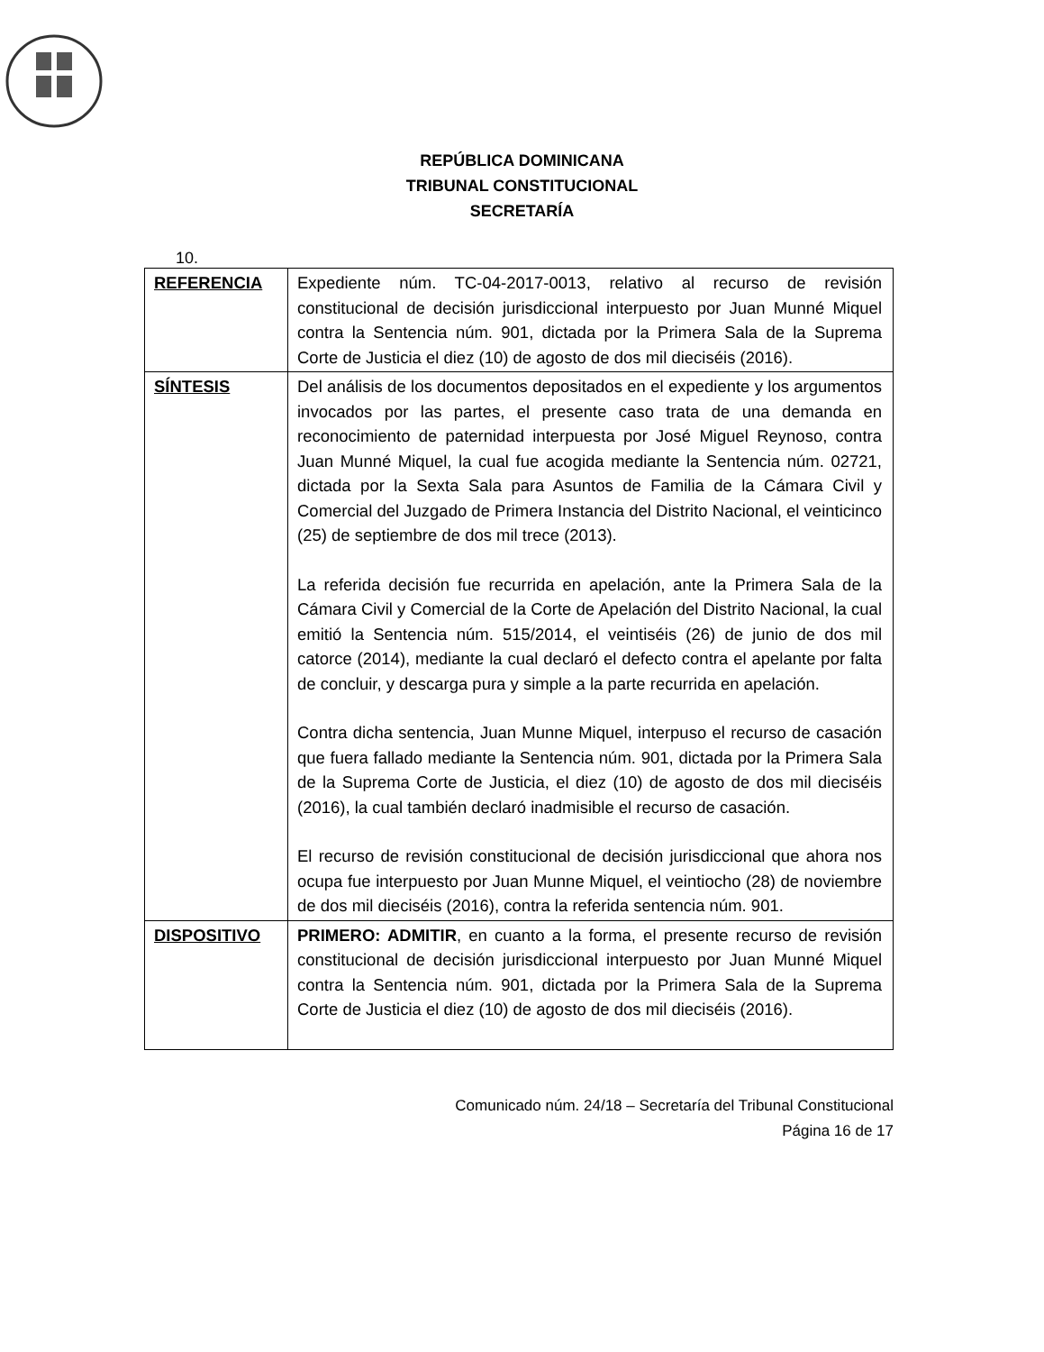REPÚBLICA DOMINICANA
TRIBUNAL CONSTITUCIONAL
SECRETARÍA
10.
| REFERENCIA | Expediente núm. TC-04-2017-0013, relativo al recurso de revisión constitucional de decisión jurisdiccional interpuesto por Juan Munné Miquel contra la Sentencia núm. 901, dictada por la Primera Sala de la Suprema Corte de Justicia el diez (10) de agosto de dos mil dieciséis (2016). |
| SÍNTESIS | Del análisis de los documentos depositados en el expediente y los argumentos invocados por las partes, el presente caso trata de una demanda en reconocimiento de paternidad interpuesta por José Miguel Reynoso, contra Juan Munné Miquel, la cual fue acogida mediante la Sentencia núm. 02721, dictada por la Sexta Sala para Asuntos de Familia de la Cámara Civil y Comercial del Juzgado de Primera Instancia del Distrito Nacional, el veinticinco (25) de septiembre de dos mil trece (2013). La referida decisión fue recurrida en apelación, ante la Primera Sala de la Cámara Civil y Comercial de la Corte de Apelación del Distrito Nacional, la cual emitió la Sentencia núm. 515/2014, el veintiséis (26) de junio de dos mil catorce (2014), mediante la cual declaró el defecto contra el apelante por falta de concluir, y descarga pura y simple a la parte recurrida en apelación. Contra dicha sentencia, Juan Munne Miquel, interpuso el recurso de casación que fuera fallado mediante la Sentencia núm. 901, dictada por la Primera Sala de la Suprema Corte de Justicia, el diez (10) de agosto de dos mil dieciséis (2016), la cual también declaró inadmisible el recurso de casación. El recurso de revisión constitucional de decisión jurisdiccional que ahora nos ocupa fue interpuesto por Juan Munne Miquel, el veintiocho (28) de noviembre de dos mil dieciséis (2016), contra la referida sentencia núm. 901. |
| DISPOSITIVO | PRIMERO: ADMITIR , en cuanto a la forma, el presente recurso de revisión constitucional de decisión jurisdiccional interpuesto por Juan Munné Miquel contra la Sentencia núm. 901, dictada por la Primera Sala de la Suprema Corte de Justicia el diez (10) de agosto de dos mil dieciséis (2016). |
Comunicado núm. 24/18 – Secretaría del Tribunal Constitucional
Página 16 de 17